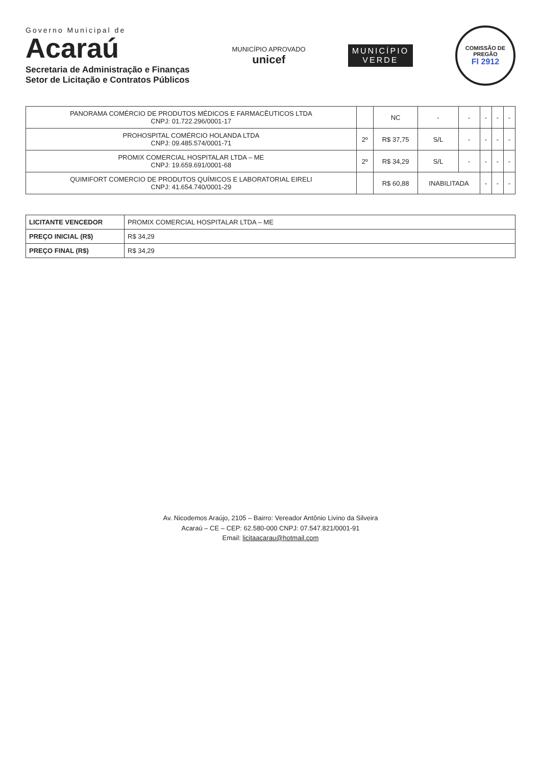Governo Municipal de
Acaraú
Secretaria de Administração e Finanças
Setor de Licitação e Contratos Públicos
MUNICÍPIO APROVADO
unicef
MUNICÍPIO
VERDE
COMISSÃO DE PREGÃO
Fl 2912
| PANORAMA COMÉRCIO DE PRODUTOS MÉDICOS E FARMACÊUTICOS LTDA CNPJ: 01.722.296/0001-17 | | NC | - | - | - | - | - |
| PROHOSPITAL COMÉRCIO HOLANDA LTDA CNPJ: 09.485.574/0001-71 | 2º | R$ 37,75 | S/L | - | - | - | - |
| PROMIX COMERCIAL HOSPITALAR LTDA – ME CNPJ: 19.659.691/0001-68 | 2º | R$ 34,29 | S/L | - | - | - | - |
| QUIMIFORT COMERCIO DE PRODUTOS QUÍMICOS E LABORATORIAL EIRELI CNPJ: 41.654.740/0001-29 | | R$ 60,88 | INABILITADA | | - | - | - |
| LICITANTE VENCEDOR | PROMIX COMERCIAL HOSPITALAR LTDA – ME |
| PREÇO INICIAL (R$) | R$ 34,29 |
| PREÇO FINAL (R$) | R$ 34,29 |
Av. Nicodemos Araújo, 2105 – Bairro: Vereador Antônio Livino da Silveira
Acaraú – CE – CEP: 62.580-000 CNPJ: 07.547.821/0001-91
Email: licitaacarau@hotmail.com